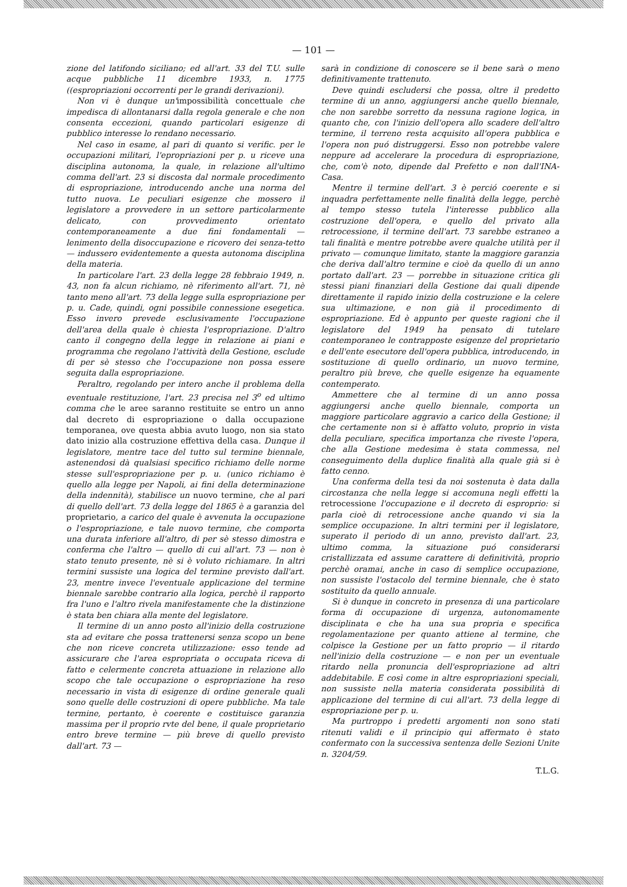— 101 —
zione del latifondo siciliano; ed all'art. 33 del T.U. sulle acque pubbliche 11 dicembre 1933, n. 1775 ((espropriazioni occorrenti per le grandi derivazioni).
Non vi è dunque un'impossibilità concettuale che impedisca di allontanarsi dalla regola generale e che non consenta eccezioni, quando particolari esigenze di pubblico interesse lo rendano necessario.
Nel caso in esame, al pari di quanto si verific. per le occupazioni militari, l'epropriazioni per p. u riceve una disciplina autonoma, la quale, in relazione all'ultimo comma dell'art. 23 si discosta dal normale procedimento di espropriazione, introducendo anche una norma del tutto nuova. Le peculiari esigenze che mossero il legislatore a provvedere in un settore particolarmente delicato, con provvedimento orientato contemporaneamente a due fini fondamentali — lenimento della disoccupazione e ricovero dei senza-tetto — indussero evidentemente a questa autonoma disciplina della materia.
In particolare l'art. 23 della legge 28 febbraio 1949, n. 43, non fa alcun richiamo, nè riferimento all'art. 71, nè tanto meno all'art. 73 della legge sulla espropriazione per p. u. Cade, quindi, ogni possibile connessione esegetica. Esso invero prevede esclusivamente l'occupazione dell'area della quale è chiesta l'espropriazione. D'altro canto il congegno della legge in relazione ai piani e programma che regolano l'attività della Gestione, esclude di per sè stesso che l'occupazione non possa essere seguita dalla espropriazione.
Peraltro, regolando per intero anche il problema della eventuale restituzione, l'art. 23 precisa nel 3<sup>o</sup> ed ultimo comma che le aree saranno restituite se entro un anno dal decreto di espropriazione o dalla occupazione temporanea, ove questa abbia avuto luogo, non sia stato dato inizio alla costruzione effettiva della casa. Dunque il legislatore, mentre tace del tutto sul termine biennale, astenendosi dà qualsiasi specifico richiamo delle norme stesse sull'espropriazione per p. u. (unico richiamo è quello alla legge per Napoli, ai fini della determinazione della indennità), stabilisce un nuovo termine, che al pari di quello dell'art. 73 della legge del 1865 è a garanzia del proprietario, a carico del quale è avvenuta la occupazione o l'espropriazione, e tale nuovo termine, che comporta una durata inferiore all'altro, di per sè stesso dimostra e conferma che l'altro — quello di cui all'art. 73 — non è stato tenuto presente, nè si è voluto richiamare. In altri termini sussiste una logica del termine previsto dall'art. 23, mentre invece l'eventuale applicazione del termine biennale sarebbe contrario alla logica, perchè il rapporto fra l'uno e l'altro rivela manifestamente che la distinzione è stata ben chiara alla mente del legislatore.
Il termine di un anno posto all'inizio della costruzione sta ad evitare che possa trattenersi senza scopo un bene che non riceve concreta utilizzazione: esso tende ad assicurare che l'area espropriata o occupata riceva di fatto e celermente concreta attuazione in relazione allo scopo che tale occupazione o espropriazione ha reso necessario in vista di esigenze di ordine generale quali sono quelle delle costruzioni di opere pubbliche. Ma tale termine, pertanto, è coerente e costituisce garanzia massima per il proprio rvte del bene, il quale proprietario entro breve termine — più breve di quello previsto dall'art. 73 —
sarà in condizione di conoscere se il bene sarà o meno definitivamente trattenuto.
Deve quindi escludersi che possa, oltre il predetto termine di un anno, aggiungersi anche quello biennale, che non sarebbe sorretto da nessuna ragione logica, in quanto che, con l'inizio dell'opera allo scadere dell'altro termine, il terreno resta acquisito all'opera pubblica e l'opera non puó distruggersi. Esso non potrebbe valere neppure ad accelerare la procedura di espropriazione, che, com'è noto, dipende dal Prefetto e non dall'INA-Casa.
Mentre il termine dell'art. 3 è perció coerente e si inquadra perfettamente nelle finalità della legge, perchè al tempo stesso tutela l'interesse pubblico alla costruzione dell'opera, e quello del privato alla retrocessione, il termine dell'art. 73 sarebbe estraneo a tali finalità e mentre potrebbe avere qualche utilità per il privato — comunque limitato, stante la maggiore garanzia che deriva dall'altro termine e cioè da quello di un anno portato dall'art. 23 — porrebbe in situazione critica gli stessi piani finanziari della Gestione dai quali dipende direttamente il rapido inizio della costruzione e la celere sua ultimazione, e non già il procedimento di espropriazione. Ed è appunto per queste ragioni che il legislatore del 1949 ha pensato di tutelare contemporaneo le contrapposte esigenze del proprietario e dell'ente esecutore dell'opera pubblica, introducendo, in sostituzione di quello ordinario, un nuovo termine, peraltro più breve, che quelle esigenze ha equamente contemperato.
Ammettere che al termine di un anno possa aggiungersi anche quello biennale, comporta un maggiore particolare aggravio a carico della Gestione; il che certamente non si è affatto voluto, proprio in vista della peculiare, specifica importanza che riveste l'opera, che alla Gestione medesima è stata commessa, nel conseguimento della duplice finalità alla quale già si è fatto cenno.
Una conferma della tesi da noi sostenuta è data dalla circostanza che nella legge si accomuna negli effetti la retrocessione l'occupazione e il decreto di esproprio: si parla cioè di retrocessione anche quando vi sia la semplice occupazione. In altri termini per il legislatore, superato il periodo di un anno, previsto dall'art. 23, ultimo comma, la situazione puó considerarsi cristallizzata ed assume carattere di definitività, proprio perchè oramai, anche in caso di semplice occupazione, non sussiste l'ostacolo del termine biennale, che è stato sostituito da quello annuale.
Si è dunque in concreto in presenza di una particolare forma di occupazione di urgenza, autonomamente disciplinata e che ha una sua propria e specifica regolamentazione per quanto attiene al termine, che colpisce la Gestione per un fatto proprio — il ritardo nell'inizio della costruzione — e non per un eventuale ritardo nella pronuncia dell'espropriazione ad altri addebitabile. E così come in altre espropriazioni speciali, non sussiste nella materia considerata possibilità di applicazione del termine di cui all'art. 73 della legge di espropriazione per p. u.
Ma purtroppo i predetti argomenti non sono stati ritenuti validi e il principio qui affermato è stato confermato con la successiva sentenza delle Sezioni Unite n. 3204/59.
T.L.G.